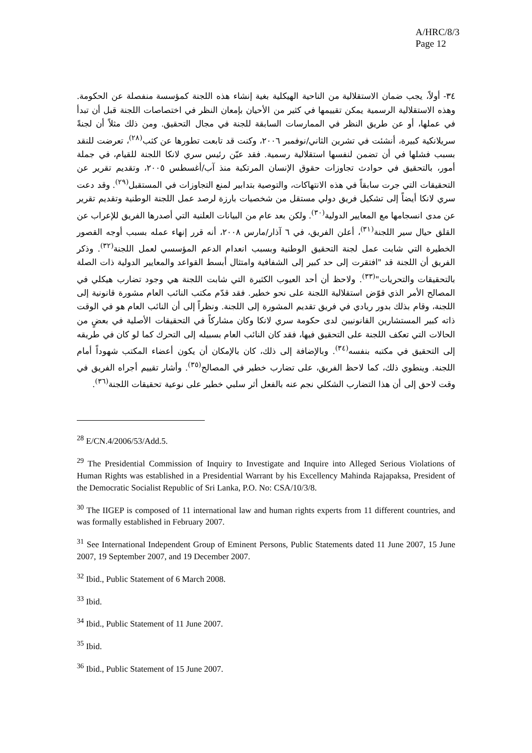A/HRC/8/3
Page 12
٣٤- أولاً، يجب ضمان الاستقلالية من الناحية الهيكلية بغية إنشاء هذه اللجنة كمؤسسة منفصلة عن الحكومة. وهذه الاستقلالية الرسمية يمكن تقييمها في كثير من الأحيان بإمعان النظر في اختصاصات اللجنة قبل أن تبدأ في عملها، أو عن طريق النظر في الممارسات السابقة للجنة في مجال التحقيق. ومن ذلك مثلاً أن لجنةً سريلانكية كبيرة، أنشئت في تشرين الثاني/نوفمبر ٢٠٠٦، وكنت قد تابعت تطورها عن كثب<sup>(٢٨)</sup>، تعرضت للنقد بسبب فشلها في أن تضمن لنفسها استقلالية رسمية. فقد عيّن رئيس سري لانكا اللجنة للقيام، في جملة أمور، بالتحقيق في حوادث تجاوزات حقوق الإنسان المرتكبة منذ آب/أغسطس ٢٠٠٥، وتقديم تقرير عن التحقيقات التي جرت سابقاً في هذه الانتهاكات، والتوصية بتدابير لمنع التجاوزات في المستقبل<sup>(٢٩)</sup>. وقد دعت سري لانكا أيضاً إلى تشكيل فريق دولي مستقل من شخصيات بارزة لرصد عمل اللجنة الوطنية وتقديم تقرير عن مدى انسجامها مع المعايير الدولية<sup>(٣٠)</sup>. ولكن بعد عام من البيانات العلنية التي أصدرها الفريق للإعراب عن القلق حيال سير اللجنة<sup>(٣١)</sup>، أعلن الفريق، في ٦ آذار/مارس ٢٠٠٨، أنه قرر إنهاء عمله بسبب أوجه القصور الخطيرة التي شابت عمل لجنة التحقيق الوطنية وبسبب انعدام الدعم المؤسسي لعمل اللجنة<sup>(٣٢)</sup>. وذكر الفريق أن اللجنة قد "افتقرت إلى حد كبير إلى الشفافية وامتثال أبسط القواعد والمعايير الدولية ذات الصلة بالتحقيقات والتحريات"<sup>(٣٣)</sup>. ولاحظ أن أحد العيوب الكثيرة التي شابت اللجنة هي وجود تضارب هيكلي في المصالح الأمر الذي قوّض استقلالية اللجنة على نحو خطير. فقد قدّم مكتب النائب العام مشورة قانونية إلى اللجنة، وقام بذلك بدور ريادي في فريق تقديم المشورة إلى اللجنة. ونظراً إلى أن النائب العام هو في الوقت ذاته كبير المستشارين القانونيين لدى حكومة سري لانكا وكان مشاركاً في التحقيقات الأصلية في بعضٍ من الحالات التي تعكف اللجنة على التحقيق فيها، فقد كان النائب العام بسبيله إلى التحرك كما لو كان في طريقه إلى التحقيق في مكتبه بنفسه<sup>(٣٤)</sup>. وبالإضافة إلى ذلك، كان بالإمكان أن يكون أعضاء المكتب شهوداً أمام اللجنة. وينطوي ذلك، كما لاحظ الفريق، على تضارب خطير في المصالح<sup>(٣٥)</sup>. وأشار تقييم أجراه الفريق في وقت لاحق إلى أن هذا التضارب الشكلي نجم عنه بالفعل أثر سلبي خطير على نوعية تحقيقات اللجنة<sup>(٣٦)</sup>.
<sup>28</sup> E/CN.4/2006/53/Add.5.
<sup>29</sup> The Presidential Commission of Inquiry to Investigate and Inquire into Alleged Serious Violations of Human Rights was established in a Presidential Warrant by his Excellency Mahinda Rajapaksa, President of the Democratic Socialist Republic of Sri Lanka, P.O. No: CSA/10/3/8.
<sup>30</sup> The IIGEP is composed of 11 international law and human rights experts from 11 different countries, and was formally established in February 2007.
<sup>31</sup> See International Independent Group of Eminent Persons, Public Statements dated 11 June 2007, 15 June 2007, 19 September 2007, and 19 December 2007.
<sup>32</sup> Ibid., Public Statement of 6 March 2008.
<sup>33</sup> Ibid.
<sup>34</sup> Ibid., Public Statement of 11 June 2007.
<sup>35</sup> Ibid.
<sup>36</sup> Ibid., Public Statement of 15 June 2007.